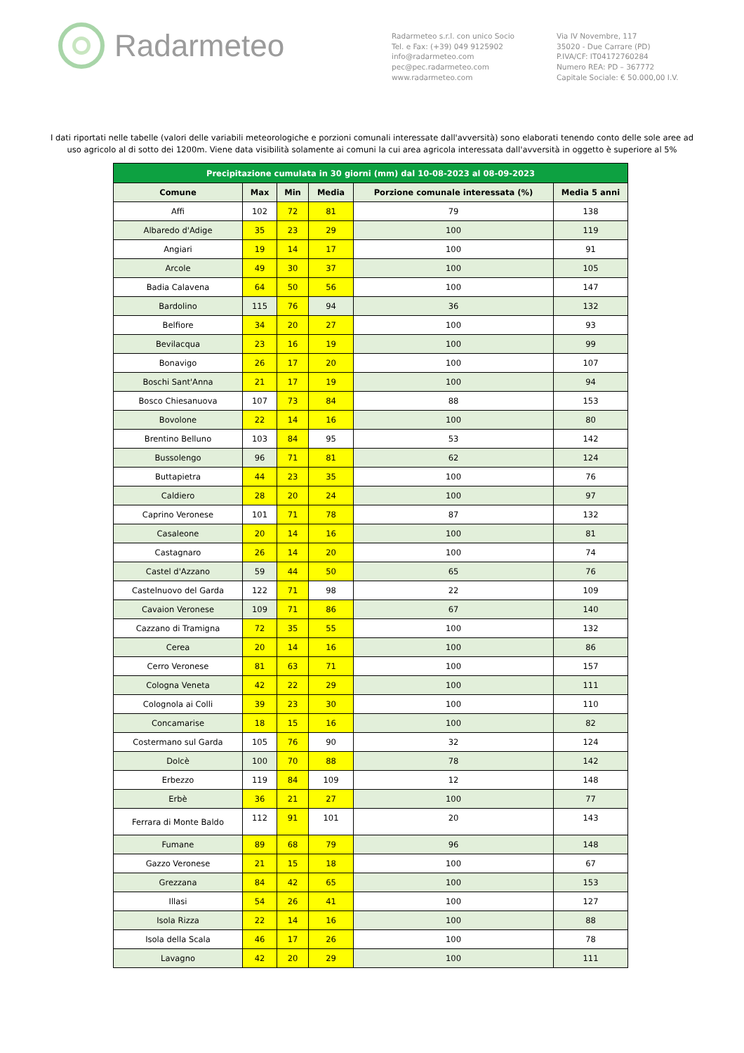Radarmeteo
Radarmeteo s.r.l. con unico Socio
Tel. e Fax: (+39) 049 9125902
info@radarmeteo.com
pec@pec.radarmeteo.com
www.radarmeteo.com
Via IV Novembre, 117
35020 - Due Carrare (PD)
P.IVA/CF: IT04172760284
Numero REA: PD – 367772
Capitale Sociale: € 50.000,00 I.V.
I dati riportati nelle tabelle (valori delle variabili meteorologiche e porzioni comunali interessate dall'avversità) sono elaborati tenendo conto delle sole aree ad uso agricolo al di sotto dei 1200m. Viene data visibilità solamente ai comuni la cui area agricola interessata dall'avversità in oggetto è superiore al 5%
| Precipitazione cumulata in 30 giorni (mm) dal 10-08-2023 al 08-09-2023 | | | | | |
| --- | --- | --- | --- | --- | --- |
| Comune | Max | Min | Media | Porzione comunale interessata (%) | Media 5 anni |
| Affi | 102 | 72 | 81 | 79 | 138 |
| Albaredo d'Adige | 35 | 23 | 29 | 100 | 119 |
| Angiari | 19 | 14 | 17 | 100 | 91 |
| Arcole | 49 | 30 | 37 | 100 | 105 |
| Badia Calavena | 64 | 50 | 56 | 100 | 147 |
| Bardolino | 115 | 76 | 94 | 36 | 132 |
| Belfiore | 34 | 20 | 27 | 100 | 93 |
| Bevilacqua | 23 | 16 | 19 | 100 | 99 |
| Bonavigo | 26 | 17 | 20 | 100 | 107 |
| Boschi Sant'Anna | 21 | 17 | 19 | 100 | 94 |
| Bosco Chiesanuova | 107 | 73 | 84 | 88 | 153 |
| Bovolone | 22 | 14 | 16 | 100 | 80 |
| Brentino Belluno | 103 | 84 | 95 | 53 | 142 |
| Bussolengo | 96 | 71 | 81 | 62 | 124 |
| Buttapietra | 44 | 23 | 35 | 100 | 76 |
| Caldiero | 28 | 20 | 24 | 100 | 97 |
| Caprino Veronese | 101 | 71 | 78 | 87 | 132 |
| Casaleone | 20 | 14 | 16 | 100 | 81 |
| Castagnaro | 26 | 14 | 20 | 100 | 74 |
| Castel d'Azzano | 59 | 44 | 50 | 65 | 76 |
| Castelnuovo del Garda | 122 | 71 | 98 | 22 | 109 |
| Cavaion Veronese | 109 | 71 | 86 | 67 | 140 |
| Cazzano di Tramigna | 72 | 35 | 55 | 100 | 132 |
| Cerea | 20 | 14 | 16 | 100 | 86 |
| Cerro Veronese | 81 | 63 | 71 | 100 | 157 |
| Cologna Veneta | 42 | 22 | 29 | 100 | 111 |
| Colognola ai Colli | 39 | 23 | 30 | 100 | 110 |
| Concamarise | 18 | 15 | 16 | 100 | 82 |
| Costermano sul Garda | 105 | 76 | 90 | 32 | 124 |
| Dolcè | 100 | 70 | 88 | 78 | 142 |
| Erbezzo | 119 | 84 | 109 | 12 | 148 |
| Erbè | 36 | 21 | 27 | 100 | 77 |
| Ferrara di Monte Baldo | 112 | 91 | 101 | 20 | 143 |
| Fumane | 89 | 68 | 79 | 96 | 148 |
| Gazzo Veronese | 21 | 15 | 18 | 100 | 67 |
| Grezzana | 84 | 42 | 65 | 100 | 153 |
| Illasi | 54 | 26 | 41 | 100 | 127 |
| Isola Rizza | 22 | 14 | 16 | 100 | 88 |
| Isola della Scala | 46 | 17 | 26 | 100 | 78 |
| Lavagno | 42 | 20 | 29 | 100 | 111 |